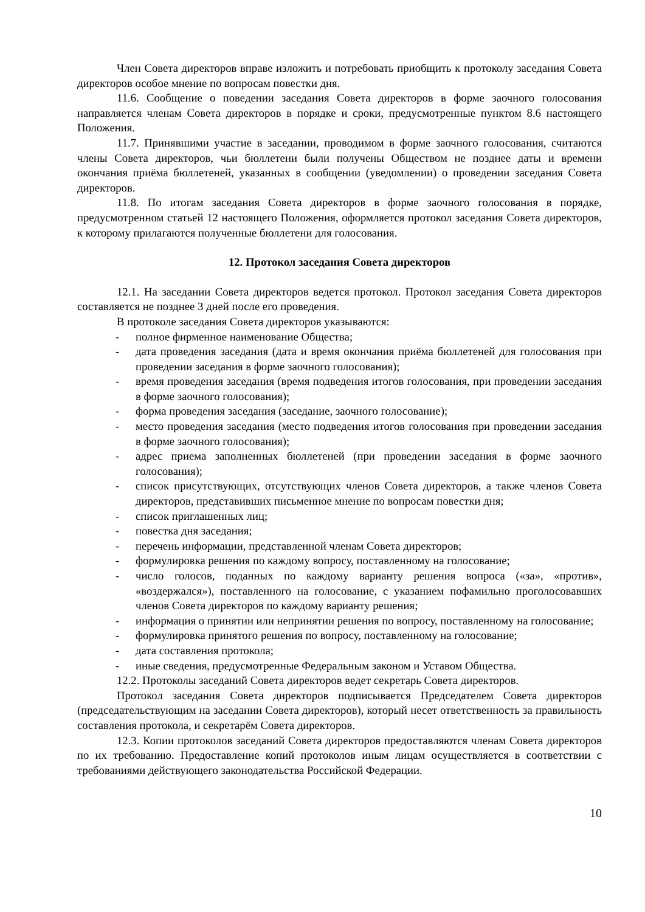Член Совета директоров вправе изложить и потребовать приобщить к протоколу заседания Совета директоров особое мнение по вопросам повестки дня.
11.6. Сообщение о поведении заседания Совета директоров в форме заочного голосования направляется членам Совета директоров в порядке и сроки, предусмотренные пунктом 8.6 настоящего Положения.
11.7. Принявшими участие в заседании, проводимом в форме заочного голосования, считаются члены Совета директоров, чьи бюллетени были получены Обществом не позднее даты и времени окончания приёма бюллетеней, указанных в сообщении (уведомлении) о проведении заседания Совета директоров.
11.8. По итогам заседания Совета директоров в форме заочного голосования в порядке, предусмотренном статьей 12 настоящего Положения, оформляется протокол заседания Совета директоров, к которому прилагаются полученные бюллетени для голосования.
12. Протокол заседания Совета директоров
12.1. На заседании Совета директоров ведется протокол. Протокол заседания Совета директоров составляется не позднее 3 дней после его проведения.
В протоколе заседания Совета директоров указываются:
- полное фирменное наименование Общества;
- дата проведения заседания (дата и время окончания приёма бюллетеней для голосования при проведении заседания в форме заочного голосования);
- время проведения заседания (время подведения итогов голосования, при проведении заседания в форме заочного голосования);
- форма проведения заседания (заседание, заочного голосование);
- место проведения заседания (место подведения итогов голосования при проведении заседания в форме заочного голосования);
- адрес приема заполненных бюллетеней (при проведении заседания в форме заочного голосования);
- список присутствующих, отсутствующих членов Совета директоров, а также членов Совета директоров, представивших письменное мнение по вопросам повестки дня;
- список приглашенных лиц;
- повестка дня заседания;
- перечень информации, представленной членам Совета директоров;
- формулировка решения по каждому вопросу, поставленному на голосование;
- число голосов, поданных по каждому варианту решения вопроса («за», «против», «воздержался»), поставленного на голосование, с указанием пофамильно проголосовавших членов Совета директоров по каждому варианту решения;
- информация о принятии или непринятии решения по вопросу, поставленному на голосование;
- формулировка принятого решения по вопросу, поставленному на голосование;
- дата составления протокола;
- иные сведения, предусмотренные Федеральным законом и Уставом Общества.
12.2. Протоколы заседаний Совета директоров ведет секретарь Совета директоров.
Протокол заседания Совета директоров подписывается Председателем Совета директоров (председательствующим на заседании Совета директоров), который несет ответственность за правильность составления протокола, и секретарём Совета директоров.
12.3. Копии протоколов заседаний Совета директоров предоставляются членам Совета директоров по их требованию. Предоставление копий протоколов иным лицам осуществляется в соответствии с требованиями действующего законодательства Российской Федерации.
10